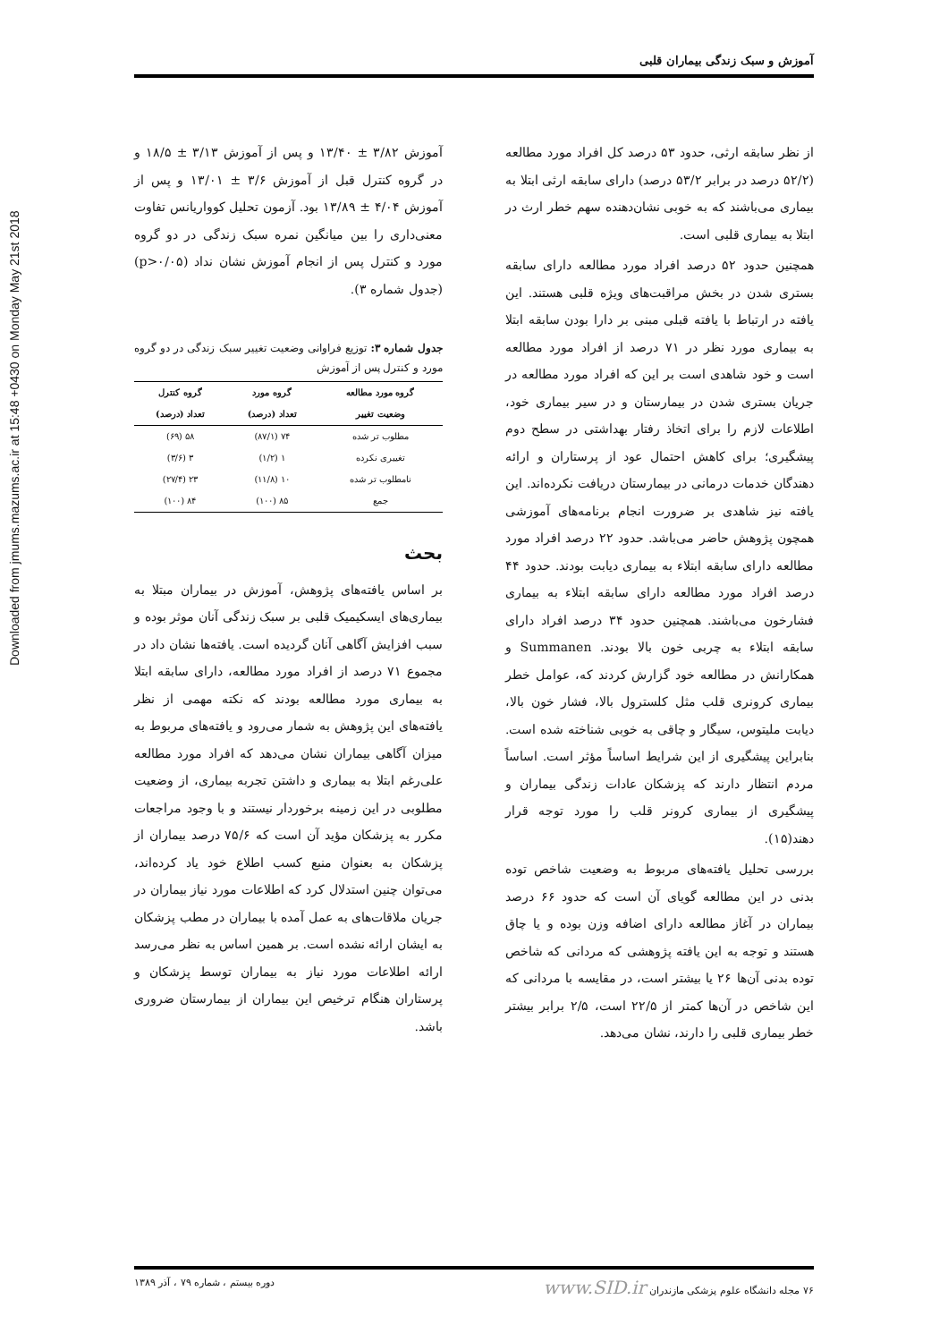Downloaded from jmums.mazums.ac.ir at 15:48 +0430 on Monday May 21st 2018
آموزش و سبک زندگی بیماران قلبی
آموزش ۳/۸۲ ± ۱۳/۴۰ و پس از آموزش ۳/۱۳ ± ۱۸/۵ و در گروه کنترل قبل از آموزش ۳/۶ ± ۱۳/۰۱ و پس از آموزش ۴/۰۴ ± ۱۳/۸۹ بود. آزمون تحلیل کوواریانس تفاوت معنی‌داری را بین میانگین نمره سبک زندگی در دو گروه مورد و کنترل پس از انجام آموزش نشان نداد (p>۰/۰۵) (جدول شماره ۳).
جدول شماره ۳: توزیع فراوانی وضعیت تغییر سبک زندگی در دو گروه مورد و کنترل پس از آموزش
| گروه مورد مطالعه | گروه مورد | گروه کنترل |
| --- | --- | --- |
| وضعیت تغییر | تعداد (درصد) | تعداد (درصد) |
| مطلوب تر شده | ۷۴ (۸۷/۱) | ۵۸ (۶۹) |
| تغییری نکرده | ۱ (۱/۲) | ۳ (۳/۶) |
| نامطلوب تر شده | ۱۰ (۱۱/۸) | ۲۳ (۲۷/۴) |
| جمع | ۸۵ (۱۰۰) | ۸۴ (۱۰۰) |
بحث
بر اساس یافته‌های پژوهش، آموزش در بیماران مبتلا به بیماری‌های ایسکیمیک قلبی بر سبک زندگی آنان موثر بوده و سبب افزایش آگاهی آنان گردیده است. یافته‌ها نشان داد در مجموع ۷۱ درصد از افراد مورد مطالعه، دارای سابقه ابتلا به بیماری مورد مطالعه بودند که نکته مهمی از نظر یافته‌های این پژوهش به شمار می‌رود و یافته‌های مربوط به میزان آگاهی بیماران نشان می‌دهد که افراد مورد مطالعه علی‌رغم ابتلا به بیماری و داشتن تجربه بیماری، از وضعیت مطلوبی در این زمینه برخوردار نیستند و با وجود مراجعات مکرر به پزشکان مؤید آن است که ۷۵/۶ درصد بیماران از پزشکان به بعنوان منبع کسب اطلاع خود یاد کرده‌اند، می‌توان چنین استدلال کرد که اطلاعات مورد نیاز بیماران در جریان ملاقات‌های به عمل آمده با بیماران در مطب پزشکان به ایشان ارائه نشده است. بر همین اساس به نظر می‌رسد ارائه اطلاعات مورد نیاز به بیماران توسط پزشکان و پرستاران هنگام ترخیص این بیماران از بیمارستان ضروری باشد.
از نظر سابقه ارثی، حدود ۵۳ درصد کل افراد مورد مطالعه (۵۲/۲ درصد در برابر ۵۳/۲ درصد) دارای سابقه ارثی ابتلا به بیماری می‌باشند که به خوبی نشان‌دهنده سهم خطر ارث در ابتلا به بیماری قلبی است.
همچنین حدود ۵۲ درصد افراد مورد مطالعه دارای سابقه بستری شدن در بخش مراقبت‌های ویژه قلبی هستند. این یافته در ارتباط با یافته قبلی مبنی بر دارا بودن سابقه ابتلا به بیماری مورد نظر در ۷۱ درصد از افراد مورد مطالعه است و خود شاهدی است بر این که افراد مورد مطالعه در جریان بستری شدن در بیمارستان و در سیر بیماری خود، اطلاعات لازم را برای اتخاذ رفتار بهداشتی در سطح دوم پیشگیری؛ برای کاهش احتمال عود از پرستاران و ارائه دهندگان خدمات درمانی در بیمارستان دریافت نکرده‌اند. این یافته نیز شاهدی بر ضرورت انجام برنامه‌های آموزشی همچون پژوهش حاضر می‌باشد. حدود ۲۲ درصد افراد مورد مطالعه دارای سابقه ابتلاء به بیماری دیابت بودند. حدود ۴۴ درصد افراد مورد مطالعه دارای سابقه ابتلاء به بیماری فشارخون می‌باشند. همچنین حدود ۳۴ درصد افراد دارای سابقه ابتلاء به چربی خون بالا بودند. Summanen و همکارانش در مطالعه خود گزارش کردند که، عوامل خطر بیماری کرونری قلب مثل کلسترول بالا، فشار خون بالا، دیابت ملیتوس، سیگار و چاقی به خوبی شناخته شده است. بنابراین پیشگیری از این شرایط اساساً مؤثر است. اساساً مردم انتظار دارند که پزشکان عادات زندگی بیماران و پیشگیری از بیماری کرونر قلب را مورد توجه قرار دهند(۱۵).
بررسی تحلیل یافته‌های مربوط به وضعیت شاخص توده بدنی در این مطالعه گویای آن است که حدود ۶۶ درصد بیماران در آغاز مطالعه دارای اضافه وزن بوده و یا چاق هستند و توجه به این یافته پژوهشی که مردانی که شاخص توده بدنی آن‌ها ۲۶ یا بیشتر است، در مقایسه با مردانی که این شاخص در آن‌ها کمتر از ۲۲/۵ است، ۲/۵ برابر بیشتر خطر بیماری قلبی را دارند، نشان می‌دهد.
۷۶ مجله دانشگاه علوم پزشکی مازندران www.SID.ir دوره بیستم ، شماره ۷۹ ، آذر ۱۳۸۹